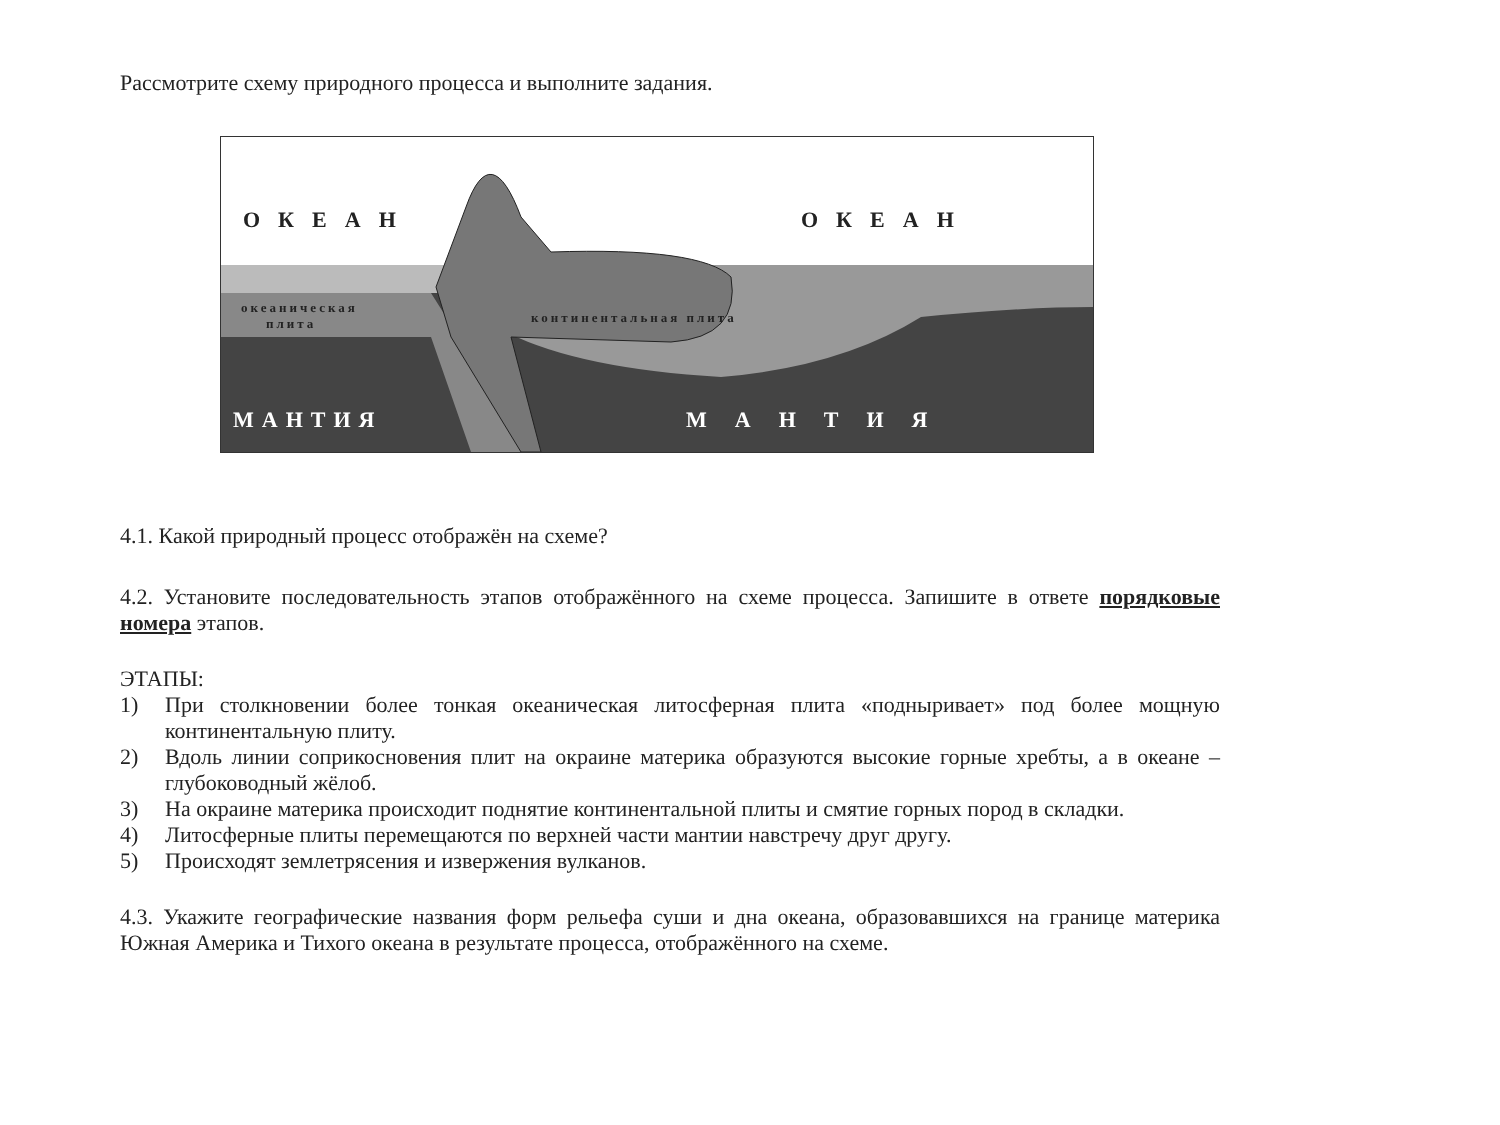Рассмотрите схему природного процесса и выполните задания.
ОКЕАН ОКЕАН
океаническая
плита континентальная плита
МАНТИЯ МАНТИЯ
4.1. Какой природный процесс отображён на схеме?
4.2. Установите последовательность этапов отображённого на схеме процесса. Запишите в ответе порядковые номера этапов.
ЭТАПЫ:
1) При столкновении более тонкая океаническая литосферная плита «подныривает» под более мощную континентальную плиту.
2) Вдоль линии соприкосновения плит на окраине материка образуются высокие горные хребты, а в океане – глубоководный жёлоб.
3) На окраине материка происходит поднятие континентальной плиты и смятие горных пород в складки.
4) Литосферные плиты перемещаются по верхней части мантии навстречу друг другу.
5) Происходят землетрясения и извержения вулканов.
4.3. Укажите географические названия форм рельефа суши и дна океана, образовавшихся на границе материка Южная Америка и Тихого океана в результате процесса, отображённого на схеме.